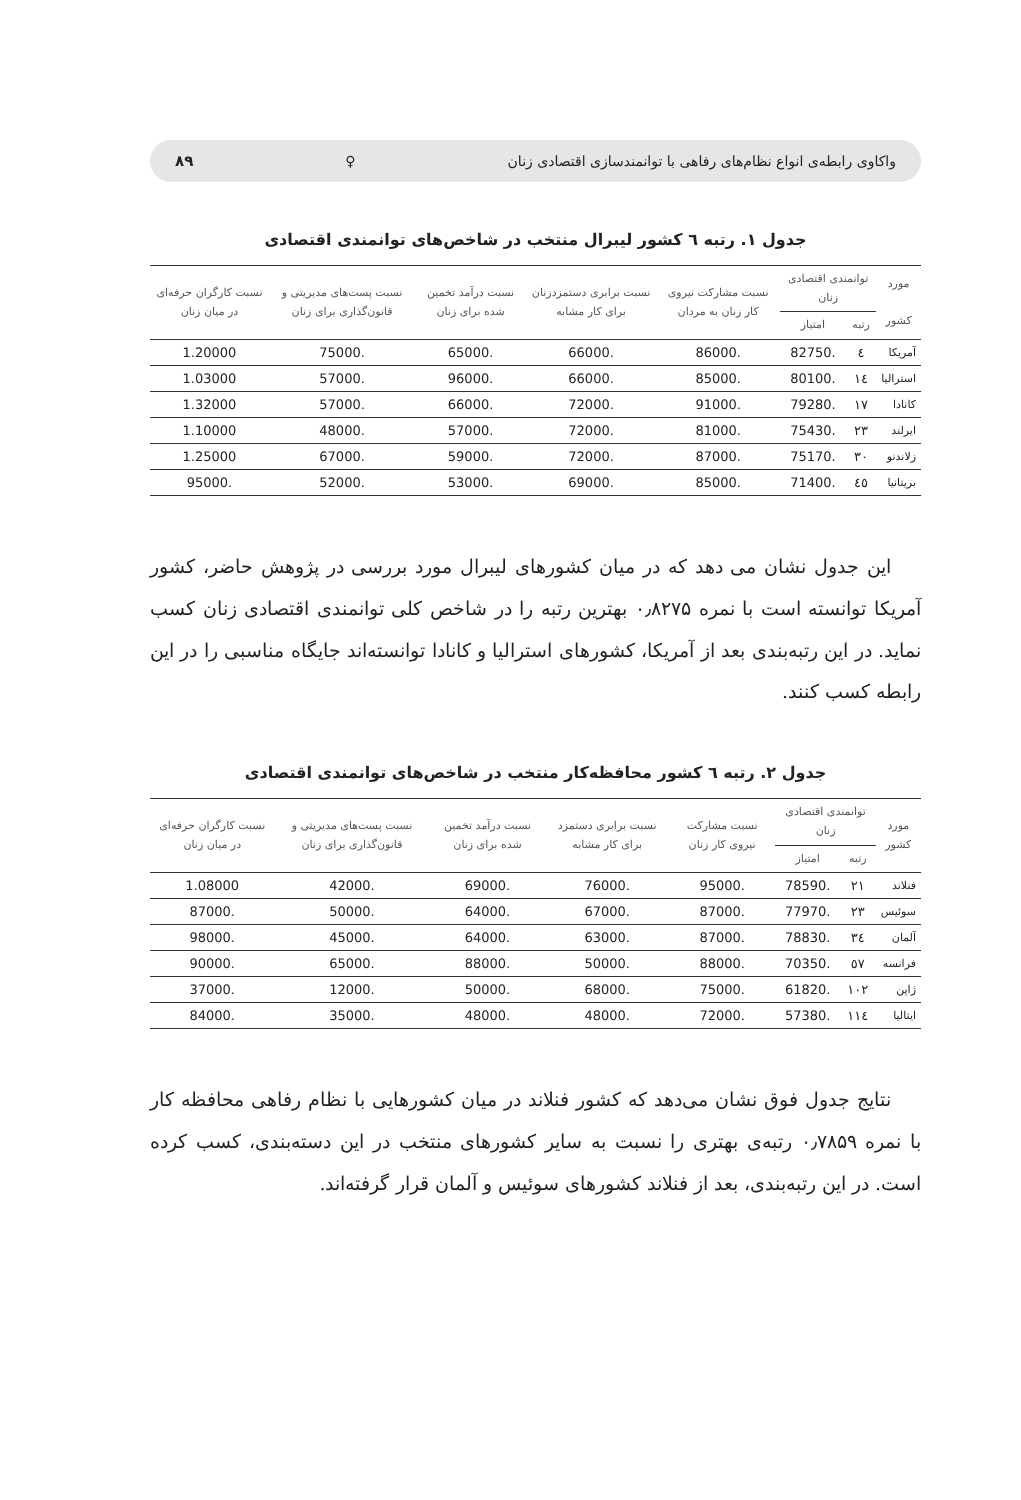واکاوی رابطه‌ی انواع نظام‌های رفاهی با توانمندسازی اقتصادی زنان ♀ ۸۹
جدول ۱. رتبه ٦ کشور لیبرال منتخب در شاخص‌های توانمندی اقتصادی
| مورد کشور | توانمندی اقتصادی زنان | | نسبت مشارکت نیروی کار زنان به مردان | نسبت برابری دستمزدزنان برای کار مشابه | نسبت درآمد تخمین شده برای زنان | نسبت پست‌های مدیریتی و قانون‌گذاری برای زنان | نسبت کارگران حرفه‌ای در میان زنان |
| --- | --- | --- | --- | --- | --- | --- | --- |
| | رتبه | امتیاز | | | | | |
| آمریکا | ٤ | .82750 | .86000 | .66000 | .65000 | .75000 | 1.20000 |
| استرالیا | ١٤ | .80100 | .85000 | .66000 | .96000 | .57000 | 1.03000 |
| کانادا | ١٧ | .79280 | .91000 | .72000 | .66000 | .57000 | 1.32000 |
| ایرلند | ٢٣ | .75430 | .81000 | .72000 | .57000 | .48000 | 1.10000 |
| زلاندنو | ٣٠ | .75170 | .87000 | .72000 | .59000 | .67000 | 1.25000 |
| بریتانیا | ٤٥ | .71400 | .85000 | .69000 | .53000 | .52000 | .95000 |
این جدول نشان می دهد که در میان کشورهای لیبرال مورد بررسی در پژوهش حاضر، کشور آمریکا توانسته است با نمره ۰٫۸۲۷۵ بهترین رتبه را در شاخص کلی توانمندی اقتصادی زنان کسب نماید. در این رتبه‌بندی بعد از آمریکا، کشورهای استرالیا و کانادا توانسته‌اند جایگاه مناسبی را در این رابطه کسب کنند.
جدول ۲. رتبه ٦ کشور محافظه‌کار منتخب در شاخص‌های توانمندی اقتصادی
| مورد کشور | توانمندی اقتصادی زنان | | نسبت مشارکت نیروی کار زنان | نسبت برابری دستمزد برای کار مشابه | نسبت درآمد تخمین شده برای زنان | نسبت پست‌های مدیریتی و قانون‌گذاری برای زنان | نسبت کارگران حرفه‌ای در میان زنان |
| --- | --- | --- | --- | --- | --- | --- | --- |
| | رتبه | امتیاز | | | | | |
| فنلاند | ٢١ | .78590 | .95000 | .76000 | .69000 | .42000 | 1.08000 |
| سوئیس | ٢٣ | .77970 | .87000 | .67000 | .64000 | .50000 | .87000 |
| آلمان | ٣٤ | .78830 | .87000 | .63000 | .64000 | .45000 | .98000 |
| فرانسه | ٥٧ | .70350 | .88000 | .50000 | .88000 | .65000 | .90000 |
| ژاپن | ١٠٢ | .61820 | .75000 | .68000 | .50000 | .12000 | .37000 |
| ایتالیا | ١١٤ | .57380 | .72000 | .48000 | .48000 | .35000 | .84000 |
نتایج جدول فوق نشان می‌دهد که کشور فنلاند در میان کشورهایی با نظام رفاهی محافظه کار با نمره ۰٫۷۸۵۹ رتبه‌ی بهتری را نسبت به سایر کشورهای منتخب در این دسته‌بندی، کسب کرده است. در این رتبه‌بندی، بعد از فنلاند کشورهای سوئیس و آلمان قرار گرفته‌اند.